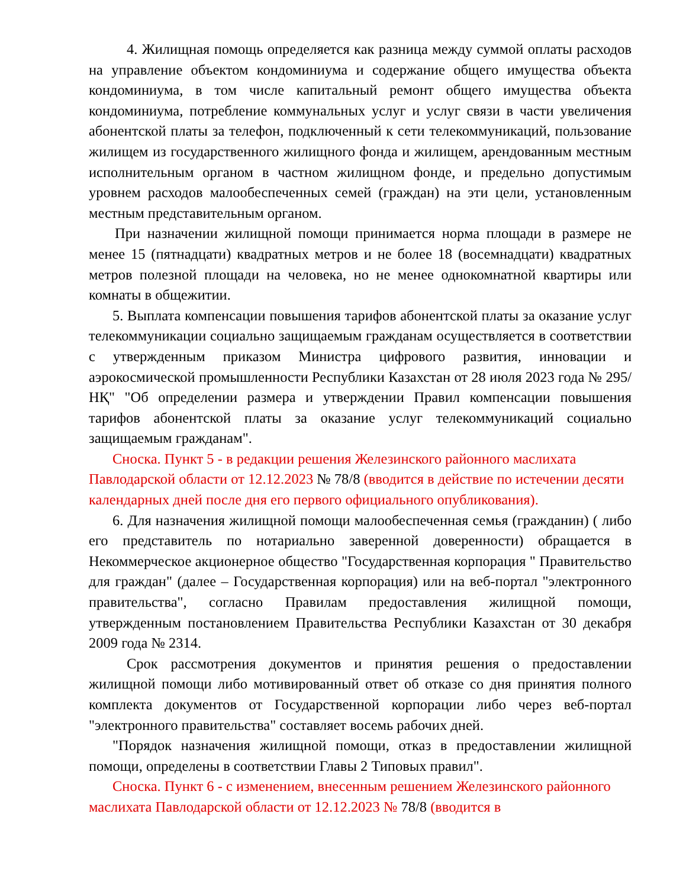4. Жилищная помощь определяется как разница между суммой оплаты расходов на управление объектом кондоминиума и содержание общего имущества объекта кондоминиума, в том числе капитальный ремонт общего имущества объекта кондоминиума, потребление коммунальных услуг и услуг связи в части увеличения абонентской платы за телефон, подключенный к сети телекоммуникаций, пользование жилищем из государственного жилищного фонда и жилищем, арендованным местным исполнительным органом в частном жилищном фонде, и предельно допустимым уровнем расходов малообеспеченных семей (граждан) на эти цели, установленным местным представительным органом.
При назначении жилищной помощи принимается норма площади в размере не менее 15 (пятнадцати) квадратных метров и не более 18 (восемнадцати) квадратных метров полезной площади на человека, но не менее однокомнатной квартиры или комнаты в общежитии.
5. Выплата компенсации повышения тарифов абонентской платы за оказание услуг телекоммуникации социально защищаемым гражданам осуществляется в соответствии с утвержденным приказом Министра цифрового развития, инновации и аэрокосмической промышленности Республики Казахстан от 28 июля 2023 года № 295/НҚ" "Об определении размера и утверждении Правил компенсации повышения тарифов абонентской платы за оказание услуг телекоммуникаций социально защищаемым гражданам".
Сноска. Пункт 5 - в редакции решения Железинского районного маслихата Павлодарской области от 12.12.2023 № 78/8 (вводится в действие по истечении десяти календарных дней после дня его первого официального опубликования).
6. Для назначения жилищной помощи малообеспеченная семья (гражданин) ( либо его представитель по нотариально заверенной доверенности) обращается в Некоммерческое акционерное общество "Государственная корпорация " Правительство для граждан" (далее – Государственная корпорация) или на веб-портал "электронного правительства", согласно Правилам предоставления жилищной помощи, утвержденным постановлением Правительства Республики Казахстан от 30 декабря 2009 года № 2314.
Срок рассмотрения документов и принятия решения о предоставлении жилищной помощи либо мотивированный ответ об отказе со дня принятия полного комплекта документов от Государственной корпорации либо через веб-портал "электронного правительства" составляет восемь рабочих дней.
"Порядок назначения жилищной помощи, отказ в предоставлении жилищной помощи, определены в соответствии Главы 2 Типовых правил".
Сноска. Пункт 6 - с изменением, внесенным решением Железинского районного маслихата Павлодарской области от 12.12.2023 № 78/8 (вводится в